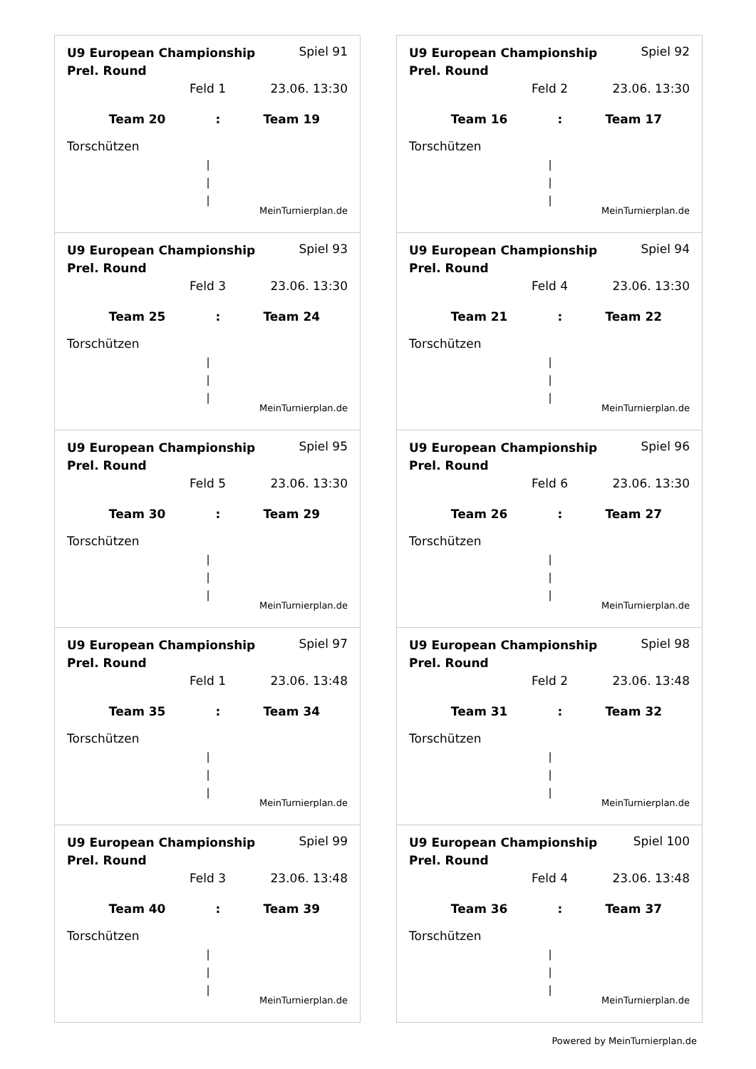U9 European Championship Prel. Round Spiel 91
Feld 1 23.06. 13:30
Team 20: Team 19
Torschützen
|
|
|
MeinTurnierplan.de
U9 European Championship Prel. Round Spiel 92
Feld 2 23.06. 13:30
Team 16: Team 17
Torschützen
|
|
|
MeinTurnierplan.de
U9 European Championship Prel. Round Spiel 93
Feld 3 23.06. 13:30
Team 25: Team 24
Torschützen
|
|
|
MeinTurnierplan.de
U9 European Championship Prel. Round Spiel 94
Feld 4 23.06. 13:30
Team 21: Team 22
Torschützen
|
|
|
MeinTurnierplan.de
U9 European Championship Prel. Round Spiel 95
Feld 5 23.06. 13:30
Team 30: Team 29
Torschützen
|
|
|
MeinTurnierplan.de
U9 European Championship Prel. Round Spiel 96
Feld 6 23.06. 13:30
Team 26: Team 27
Torschützen
|
|
|
MeinTurnierplan.de
U9 European Championship Prel. Round Spiel 97
Feld 1 23.06. 13:48
Team 35: Team 34
Torschützen
|
|
|
MeinTurnierplan.de
U9 European Championship Prel. Round Spiel 98
Feld 2 23.06. 13:48
Team 31: Team 32
Torschützen
|
|
|
MeinTurnierplan.de
U9 European Championship Prel. Round Spiel 99
Feld 3 23.06. 13:48
Team 40: Team 39
Torschützen
|
|
|
MeinTurnierplan.de
U9 European Championship Prel. Round Spiel 100
Feld 4 23.06. 13:48
Team 36: Team 37
Torschützen
|
|
|
MeinTurnierplan.de
Powered by MeinTurnierplan.de